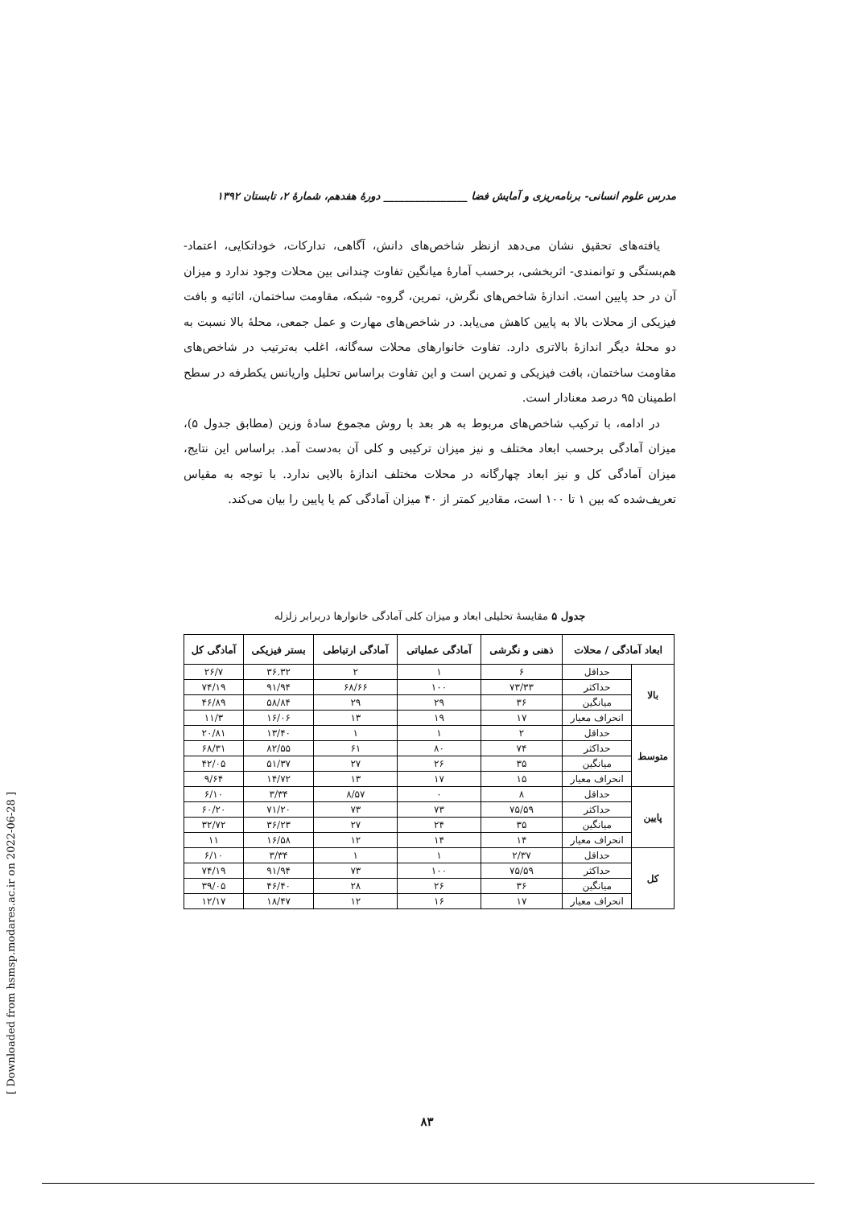مدرس علوم انسانی- برنامه‌ریزی و آمایش فضا ________________ دورهٔ هفدهم، شمارهٔ ۲، تابستان ۱۳۹۲
یافته‌های تحقیق نشان می‌دهد ازنظر شاخص‌های دانش، آگاهی، تدارکات، خوداتکایی، اعتماد- هم‌بستگی و توانمندی- اثربخشی، برحسب آمارهٔ میانگین تفاوت چندانی بین محلات وجود ندارد و میزان آن در حد پایین است. اندازهٔ شاخص‌های نگرش، تمرین، گروه- شبکه، مقاومت ساختمان، اثاثیه و بافت فیزیکی از محلات بالا به پایین کاهش می‌یابد. در شاخص‌های مهارت و عمل جمعی، محلهٔ بالا نسبت به دو محلهٔ دیگر اندازهٔ بالاتری دارد. تفاوت خانوارهای محلات سه‌گانه، اغلب به‌ترتیب در شاخص‌های مقاومت ساختمان، بافت فیزیکی و تمرین است و این تفاوت براساس تحلیل واریانس یکطرفه در سطح اطمینان ۹۵ درصد معنادار است.
در ادامه، با ترکیب شاخص‌های مربوط به هر بعد با روش مجموع سادهٔ وزین (مطابق جدول ۵)، میزان آمادگی برحسب ابعاد مختلف و نیز میزان ترکیبی و کلی آن به‌دست آمد. براساس این نتایج، میزان آمادگی کل و نیز ابعاد چهارگانه در محلات مختلف اندازهٔ بالایی ندارد. با توجه به مقیاس تعریف‌شده که بین ۱ تا ۱۰۰ است، مقادیر کمتر از ۴۰ میزان آمادگی کم یا پایین را بیان می‌کند.
جدول ۵ مقایسهٔ تحلیلی ابعاد و میزان کلی آمادگی خانوارها دربرابر زلزله
| ابعاد آمادگی / محلات | | ذهنی و نگرشی | آمادگی عملیاتی | آمادگی ارتباطی | بستر فیزیکی | آمادگی کل |
| --- | --- | --- | --- | --- | --- | --- |
| بالا | حداقل | ۶ | ۱ | ۲ | ۳۶.۳۲ | ۲۶/۷ |
| | حداکثر | ۷۳/۳۳ | ۱۰۰ | ۶۸/۶۶ | ۹۱/۹۴ | ۷۴/۱۹ |
| | میانگین | ۳۶ | ۲۹ | ۲۹ | ۵۸/۸۴ | ۴۶/۸۹ |
| | انحراف معیار | ۱۷ | ۱۹ | ۱۳ | ۱۶/۰۶ | ۱۱/۳ |
| متوسط | حداقل | ۲ | ۱ | ۱ | ۱۳/۴۰ | ۲۰/۸۱ |
| | حداکثر | ۷۴ | ۸۰ | ۶۱ | ۸۲/۵۵ | ۶۸/۳۱ |
| | میانگین | ۳۵ | ۲۶ | ۲۷ | ۵۱/۳۷ | ۴۲/۰۵ |
| | انحراف معیار | ۱۵ | ۱۷ | ۱۳ | ۱۴/۷۲ | ۹/۶۴ |
| پایین | حداقل | ۸ | ۰ | ۸/۵۷ | ۳/۳۴ | ۶/۱۰ |
| | حداکثر | ۷۵/۵۹ | ۷۳ | ۷۳ | ۷۱/۲۰ | ۶۰/۲۰ |
| | میانگین | ۳۵ | ۲۴ | ۲۷ | ۳۶/۲۳ | ۳۲/۷۲ |
| | انحراف معیار | ۱۴ | ۱۴ | ۱۲ | ۱۶/۵۸ | ۱۱ |
| کل | حداقل | ۲/۳۷ | ۱ | ۱ | ۳/۳۴ | ۶/۱۰ |
| | حداکثر | ۷۵/۵۹ | ۱۰۰ | ۷۳ | ۹۱/۹۴ | ۷۴/۱۹ |
| | میانگین | ۳۶ | ۲۶ | ۲۸ | ۴۶/۴۰ | ۳۹/۰۵ |
| | انحراف معیار | ۱۷ | ۱۶ | ۱۲ | ۱۸/۴۷ | ۱۲/۱۷ |
۸۳
[ Downloaded from hsmsp.modares.ac.ir on 2022-06-28 ]